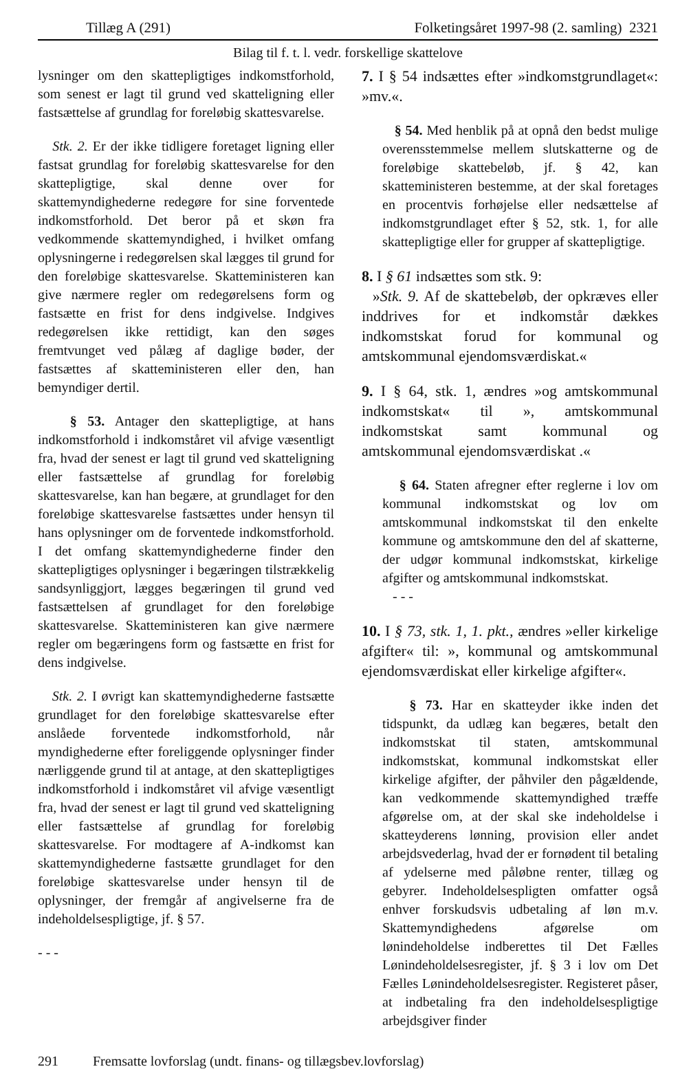Tillæg A (291) Folketingsåret 1997-98 (2. samling) 2321
Bilag til f. t. l. vedr. forskellige skattelove
lysninger om den skattepligtiges indkomstforhold, som senest er lagt til grund ved skatteligning eller fastsættelse af grundlag for foreløbig skattesvarelse.
Stk. 2. Er der ikke tidligere foretaget ligning eller fastsat grundlag for foreløbig skattesvarelse for den skattepligtige, skal denne over for skattemyndighederne redegøre for sine forventede indkomstforhold. Det beror på et skøn fra vedkommende skattemyndighed, i hvilket omfang oplysningerne i redegørelsen skal lægges til grund for den foreløbige skattesvarelse. Skatteministeren kan give nærmere regler om redegørelsens form og fastsætte en frist for dens indgivelse. Indgives redegørelsen ikke rettidigt, kan den søges fremtvunget ved pålæg af daglige bøder, der fastsættes af skatteministeren eller den, han bemyndiger dertil.
§ 53. Antager den skattepligtige, at hans indkomstforhold i indkomståret vil afvige væsentligt fra, hvad der senest er lagt til grund ved skatteligning eller fastsættelse af grundlag for foreløbig skattesvarelse, kan han begære, at grundlaget for den foreløbige skattesvarelse fastsættes under hensyn til hans oplysninger om de forventede indkomstforhold. I det omfang skattemyndighederne finder den skattepligtiges oplysninger i begæringen tilstrækkelig sandsynliggjort, lægges begæringen til grund ved fastsættelsen af grundlaget for den foreløbige skattesvarelse. Skatteministeren kan give nærmere regler om begæringens form og fastsætte en frist for dens indgivelse.
Stk. 2. I øvrigt kan skattemyndighederne fastsætte grundlaget for den foreløbige skattesvarelse efter anslåede forventede indkomstforhold, når myndighederne efter foreliggende oplysninger finder nærliggende grund til at antage, at den skattepligtiges indkomstforhold i indkomståret vil afvige væsentligt fra, hvad der senest er lagt til grund ved skatteligning eller fastsættelse af grundlag for foreløbig skattesvarelse. For modtagere af A-indkomst kan skattemyndighederne fastsætte grundlaget for den foreløbige skattesvarelse under hensyn til de oplysninger, der fremgår af angivelserne fra de indeholdelsespligtige, jf. § 57.
- - -
7. I § 54 indsættes efter »indkomstgrundlaget«: »mv.«.
§ 54. Med henblik på at opnå den bedst mulige overensstemmelse mellem slutskatterne og de foreløbige skattebeløb, jf. § 42, kan skatteministeren bestemme, at der skal foretages en procentvis forhøjelse eller nedsættelse af indkomstgrundlaget efter § 52, stk. 1, for alle skattepligtige eller for grupper af skattepligtige.
8. I § 61 indsættes som stk. 9:
»Stk. 9. Af de skattebeløb, der opkræves eller inddrives for et indkomstår dækkes indkomstskat forud for kommunal og amtskommunal ejendomsværdiskat.«
9. I § 64, stk. 1, ændres »og amtskommunal indkomstskat« til », amtskommunal indkomstskat samt kommunal og amtskommunal ejendomsværdiskat .«
§ 64. Staten afregner efter reglerne i lov om kommunal indkomstskat og lov om amtskommunal indkomstskat til den enkelte kommune og amtskommune den del af skatterne, der udgør kommunal indkomstskat, kirkelige afgifter og amtskommunal indkomstskat.
- - -
10. I § 73, stk. 1, 1. pkt., ændres »eller kirkelige afgifter« til: », kommunal og amtskommunal ejendomsværdiskat eller kirkelige afgifter«.
§ 73. Har en skatteyder ikke inden det tidspunkt, da udlæg kan begæres, betalt den indkomstskat til staten, amtskommunal indkomstskat, kommunal indkomstskat eller kirkelige afgifter, der påhviler den pågældende, kan vedkommende skattemyndighed træffe afgørelse om, at der skal ske indeholdelse i skatteyderens lønning, provision eller andet arbejdsvederlag, hvad der er fornødent til betaling af ydelserne med påløbne renter, tillæg og gebyrer. Indeholdelsespligten omfatter også enhver forskudsvis udbetaling af løn m.v. Skattemyndighedens afgørelse om lønindeholdelse indberettes til Det Fælles Lønindeholdelsesregister, jf. § 3 i lov om Det Fælles Lønindeholdelsesregister. Registeret påser, at indbetaling fra den indeholdelsespligtige arbejdsgiver finder
291 Fremsatte lovforslag (undt. finans- og tillægsbev.lovforslag)